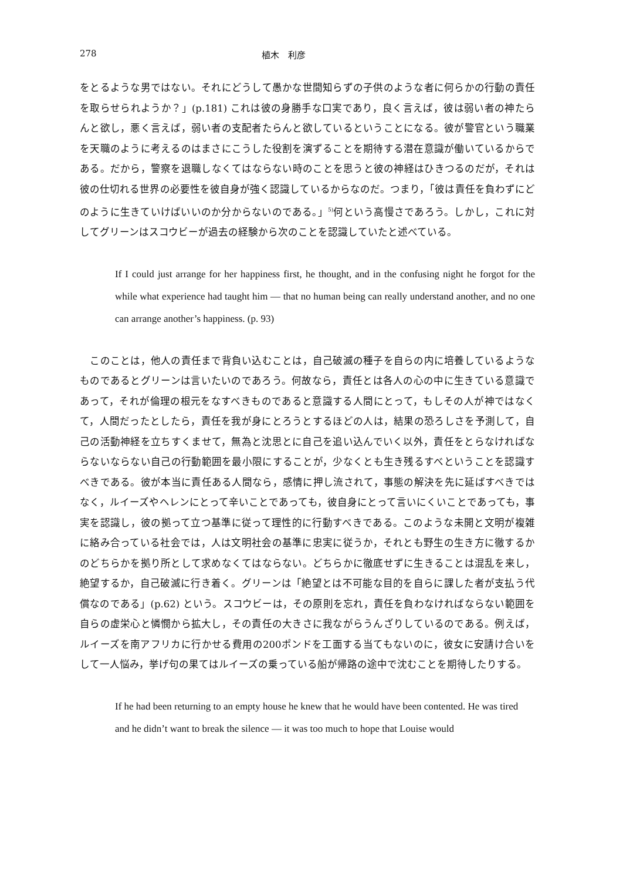278 植木　利彦
をとるような男ではない。それにどうして愚かな世間知らずの子供のような者に何らかの行動の責任を取らせられようか？」(p.181) これは彼の身勝手な口実であり，良く言えば，彼は弱い者の神たらんと欲し，悪く言えば，弱い者の支配者たらんと欲しているということになる。彼が警官という職業を天職のように考えるのはまさにこうした役割を演ずることを期待する潜在意識が働いているからである。だから，警察を退職しなくてはならない時のことを思うと彼の神経はひきつるのだが，それは彼の仕切れる世界の必要性を彼自身が強く認識しているからなのだ。つまり，「彼は責任を負わずにどのように生きていけばいいのか分からないのである。」<sup>5)</sup>何という高慢さであろう。しかし，これに対してグリーンはスコウビーが過去の経験から次のことを認識していたと述べている。
If I could just arrange for her happiness first, he thought, and in the confusing night he forgot for the while what experience had taught him — that no human being can really understand another, and no one can arrange another’s happiness. (p. 93)
　このことは，他人の責任まで背負い込むことは，自己破滅の種子を自らの内に培養しているようなものであるとグリーンは言いたいのであろう。何故なら，責任とは各人の心の中に生きている意識であって，それが倫理の根元をなすべきものであると意識する人間にとって，もしその人が神ではなくて，人間だったとしたら，責任を我が身にとろうとするほどの人は，結果の恐ろしさを予測して，自己の活動神経を立ちすくませて，無為と沈思とに自己を追い込んでいく以外，責任をとらなければならないならない自己の行動範囲を最小限にすることが，少なくとも生き残るすべということを認識すべきである。彼が本当に責任ある人間なら，感情に押し流されて，事態の解決を先に延ばすべきではなく，ルイーズやヘレンにとって辛いことであっても，彼自身にとって言いにくいことであっても，事実を認識し，彼の拠って立つ基準に従って理性的に行動すべきである。このような未開と文明が複雑に絡み合っている社会では，人は文明社会の基準に忠実に従うか，それとも野生の生き方に徹するかのどちらかを拠り所として求めなくてはならない。どちらかに徹底せずに生きることは混乱を来し，絶望するか，自己破滅に行き着く。グリーンは「絶望とは不可能な目的を自らに課した者が支払う代償なのである」(p.62) という。スコウビーは，その原則を忘れ，責任を負わなければならない範囲を自らの虚栄心と憐憫から拡大し，その責任の大きさに我ながらうんざりしているのである。例えば，ルイーズを南アフリカに行かせる費用の200ポンドを工面する当てもないのに，彼女に安請け合いをして一人悩み，挙げ句の果てはルイーズの乗っている船が帰路の途中で沈むことを期待したりする。
If he had been returning to an empty house he knew that he would have been contented. He was tired and he didn’t want to break the silence — it was too much to hope that Louise would